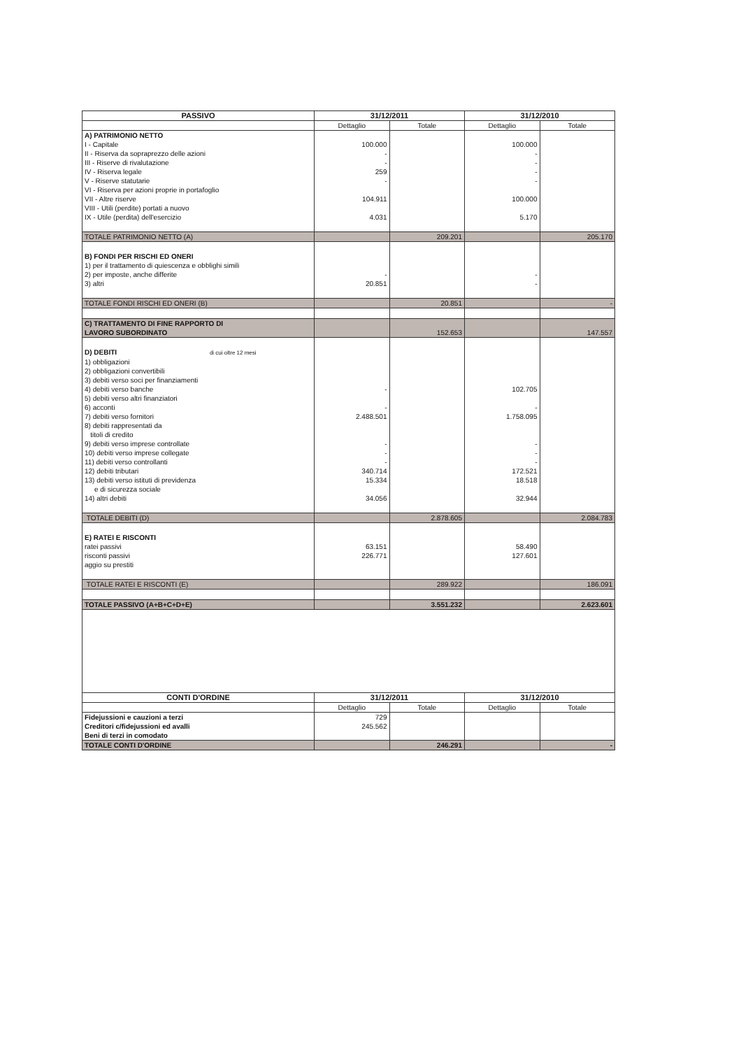| PASSIVO | 31/12/2011 | | 31/12/2010 | |
| --- | --- | --- | --- | --- |
| | Dettaglio | Totale | Dettaglio | Totale |
| A) PATRIMONIO NETTO | | | | |
| I - Capitale | 100.000 | | 100.000 | |
| II - Riserva da sopraprezzo delle azioni | - | | - | |
| III - Riserve di rivalutazione | - | | - | |
| IV - Riserva legale | 259 | | - | |
| V - Riserve statutarie | - | | - | |
| VI - Riserva per azioni proprie in portafoglio | | | | |
| VII - Altre riserve | 104.911 | | 100.000 | |
| VIII - Utili (perdite) portati a nuovo | | | | |
| IX - Utile (perdita) dell'esercizio | 4.031 | | 5.170 | |
| TOTALE PATRIMONIO NETTO (A) | | 209.201 | | 205.170 |
| B) FONDI PER RISCHI ED ONERI | | | | |
| 1) per il trattamento di quiescenza e obblighi simili | | | | |
| 2) per imposte, anche differite | - | | - | |
| 3) altri | 20.851 | | - | |
| TOTALE FONDI RISCHI ED ONERI (B) | | 20.851 | | - |
| C) TRATTAMENTO DI FINE RAPPORTO DI LAVORO SUBORDINATO | | 152.653 | | 147.557 |
| D) DEBITI di cui oltre 12 mesi | | | | |
| 1) obbligazioni | | | | |
| 2) obbligazioni convertibili | | | | |
| 3) debiti verso soci per finanziamenti | | | | |
| 4) debiti verso banche | - | | 102.705 | |
| 5) debiti verso altri finanziatori | | | | |
| 6) acconti | - | | - | |
| 7) debiti verso fornitori | 2.488.501 | | 1.758.095 | |
| 8) debiti rappresentati da titoli di credito | | | | |
| 9) debiti verso imprese controllate | - | | - | |
| 10) debiti verso imprese collegate | - | | - | |
| 11) debiti verso controllanti | - | | - | |
| 12) debiti tributari | 340.714 | | 172.521 | |
| 13) debiti verso istituti di previdenza e di sicurezza sociale | 15.334 | | 18.518 | |
| 14) altri debiti | 34.056 | | 32.944 | |
| TOTALE DEBITI (D) | | 2.878.605 | | 2.084.783 |
| E) RATEI E RISCONTI | | | | |
| ratei passivi | 63.151 | | 58.490 | |
| risconti passivi | 226.771 | | 127.601 | |
| aggio su prestiti | | | | |
| TOTALE RATEI E RISCONTI (E) | | 289.922 | | 186.091 |
| TOTALE PASSIVO (A+B+C+D+E) | | 3.551.232 | | 2.623.601 |
| CONTI D'ORDINE | 31/12/2011 | | 31/12/2010 | |
| | Dettaglio | Totale | Dettaglio | Totale |
| Fidejussioni e cauzioni a terzi | 729 | | | |
| Creditori c/fidejussioni ed avalli | 245.562 | | | |
| Beni di terzi in comodato | | | | |
| TOTALE CONTI D'ORDINE | | 246.291 | | - |